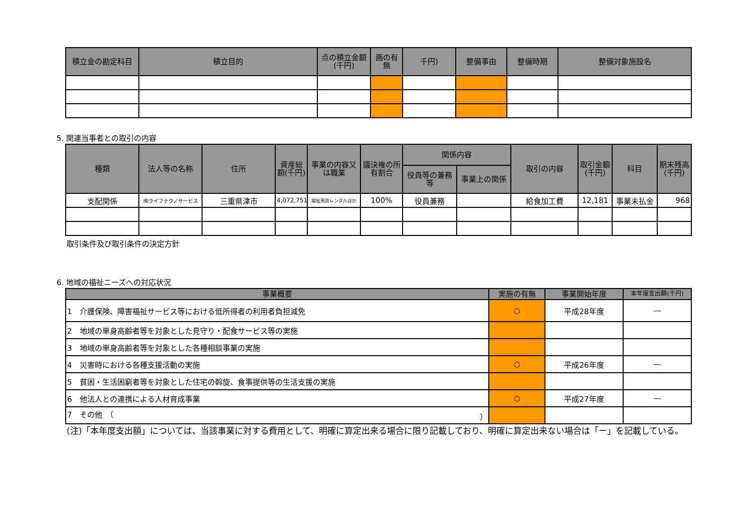| 積立金の勘定科目 | 積立目的 | 点の積立金額(千円) | 画の有無 | 千円) | 整備事由 | 整備時期 | 整備対象施設名 |
| --- | --- | --- | --- | --- | --- | --- | --- |
5. 関連当事者との取引の内容
| 種類 | 法人等の名称 | 住所 | 資産総額(千円) | 事業の内容又は職業 | 議決権の所有割合 | 関係内容 | | 取引の内容 | 取引金額(千円) | 科目 | 期末残高(千円) |
| --- | --- | --- | --- | --- | --- | --- | --- | --- | --- | --- | --- |
| | | | | | | 役員等の兼務等 | 事業上の関係 | | | | |
| 支配関係 | ㈱ライフテクノサービス | 三重県津市 | 4,072,751 | 福祉用具レンタルほか | 100% | 役員兼務 | | 給食加工費 | 12,181 | 事業未払金 | 968 |
取引条件及び取引条件の決定方針
6. 地域の福祉ニーズへの対応状況
| 事業概要 | 実施の有無 | 事業開始年度 | 本年度支出額(千円) |
| --- | --- | --- | --- |
| 1 介護保険、障害福祉サービス等における低所得者の利用者負担減免 | ○ | 平成28年度 | ― |
| 2 地域の単身高齢者等を対象とした見守り・配食サービス等の実施 | | | |
| 3 地域の単身高齢者等を対象とした各種相談事業の実施 | | | |
| 4 災害時における各種支援活動の実施 | ○ | 平成26年度 | ― |
| 5 貧困・生活困窮者等を対象とした住宅の斡旋、食事提供等の生活支援の実施 | | | |
| 6 他法人との連携による人材育成事業 | ○ | 平成27年度 | ― |
| 7 その他 （ ） | | | |
(注)「本年度支出額」については、当該事業に対する費用として、明確に算定出来る場合に限り記載しており、明確に算定出来ない場合は「ー」を記載している。